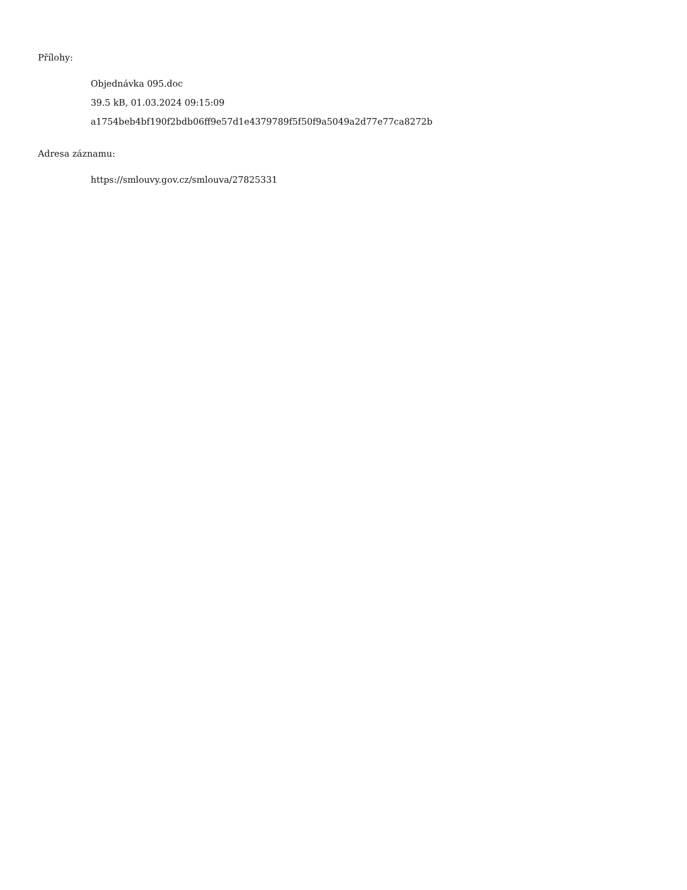Přílohy:
Objednávka 095.doc
39.5 kB, 01.03.2024 09:15:09
a1754beb4bf190f2bdb06ff9e57d1e4379789f5f50f9a5049a2d77e77ca8272b
Adresa záznamu:
https://smlouvy.gov.cz/smlouva/27825331